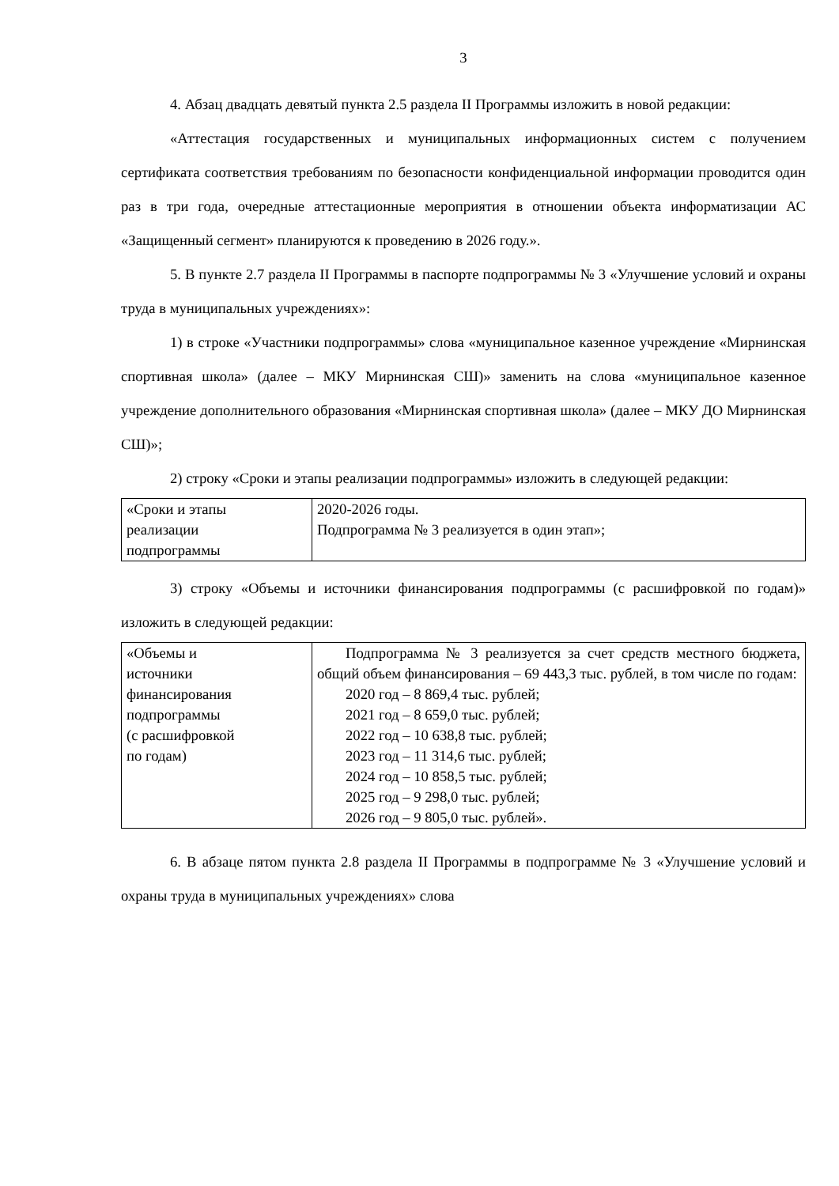3
4. Абзац двадцать девятый пункта 2.5 раздела II Программы изложить в новой редакции:
«Аттестация государственных и муниципальных информационных систем с получением сертификата соответствия требованиям по безопасности конфиденциальной информации проводится один раз в три года, очередные аттестационные мероприятия в отношении объекта информатизации АС «Защищенный сегмент» планируются к проведению в 2026 году.».
5. В пункте 2.7 раздела II Программы в паспорте подпрограммы № 3 «Улучшение условий и охраны труда в муниципальных учреждениях»:
1) в строке «Участники подпрограммы» слова «муниципальное казенное учреждение «Мирнинская спортивная школа» (далее – МКУ Мирнинская СШ)» заменить на слова «муниципальное казенное учреждение дополнительного образования «Мирнинская спортивная школа» (далее – МКУ ДО Мирнинская СШ)»;
2) строку «Сроки и этапы реализации подпрограммы» изложить в следующей редакции:
| «Сроки и этапы реализации подпрограммы | 2020-2026 годы. Подпрограмма № 3 реализуется в один этап»; |
3) строку «Объемы и источники финансирования подпрограммы (с расшифровкой по годам)» изложить в следующей редакции:
| «Объемы и источники финансирования подпрограммы (с расшифровкой по годам) | Подпрограмма № 3 реализуется за счет средств местного бюджета, общий объем финансирования – 69 443,3 тыс. рублей, в том числе по годам: 2020 год – 8 869,4 тыс. рублей; 2021 год – 8 659,0 тыс. рублей; 2022 год – 10 638,8 тыс. рублей; 2023 год – 11 314,6 тыс. рублей; 2024 год – 10 858,5 тыс. рублей; 2025 год – 9 298,0 тыс. рублей; 2026 год – 9 805,0 тыс. рублей». |
6. В абзаце пятом пункта 2.8 раздела II Программы в подпрограмме № 3 «Улучшение условий и охраны труда в муниципальных учреждениях» слова